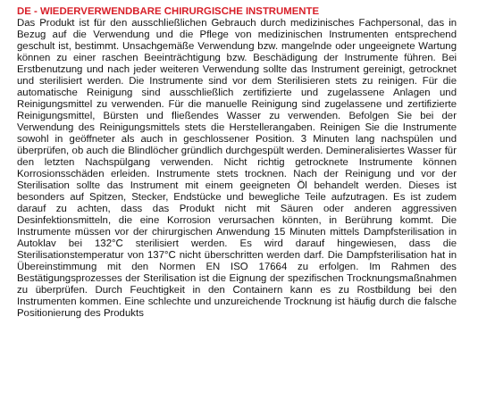DE - WIEDERVERWENDBARE CHIRURGISCHE INSTRUMENTE
Das Produkt ist für den ausschließlichen Gebrauch durch medizinisches Fachpersonal, das in Bezug auf die Verwendung und die Pflege von medizinischen Instrumenten entsprechend geschult ist, bestimmt. Unsachgemäße Verwendung bzw. mangelnde oder ungeeignete Wartung können zu einer raschen Beeinträchtigung bzw. Beschädigung der Instrumente führen. Bei Erstbenutzung und nach jeder weiteren Verwendung sollte das Instrument gereinigt, getrocknet und sterilisiert werden. Die Instrumente sind vor dem Sterilisieren stets zu reinigen. Für die automatische Reinigung sind ausschließlich zertifizierte und zugelassene Anlagen und Reinigungsmittel zu verwenden. Für die manuelle Reinigung sind zugelassene und zertifizierte Reinigungsmittel, Bürsten und fließendes Wasser zu verwenden. Befolgen Sie bei der Verwendung des Reinigungsmittels stets die Herstellerangaben. Reinigen Sie die Instrumente sowohl in geöffneter als auch in geschlossener Position. 3 Minuten lang nachspülen und überprüfen, ob auch die Blindlöcher gründlich durchgespült werden. Demineralisiertes Wasser für den letzten Nachspülgang verwenden. Nicht richtig getrocknete Instrumente können Korrosionsschäden erleiden. Instrumente stets trocknen. Nach der Reinigung und vor der Sterilisation sollte das Instrument mit einem geeigneten Öl behandelt werden. Dieses ist besonders auf Spitzen, Stecker, Endstücke und bewegliche Teile aufzutragen. Es ist zudem darauf zu achten, dass das Produkt nicht mit Säuren oder anderen aggressiven Desinfektionsmitteln, die eine Korrosion verursachen könnten, in Berührung kommt. Die Instrumente müssen vor der chirurgischen Anwendung 15 Minuten mittels Dampfsterilisation in Autoklav bei 132°C sterilisiert werden. Es wird darauf hingewiesen, dass die Sterilisationstemperatur von 137°C nicht überschritten werden darf. Die Dampfsterilisation hat in Übereinstimmung mit den Normen EN ISO 17664 zu erfolgen. Im Rahmen des Bestätigungsprozesses der Sterilisation ist die Eignung der spezifischen Trocknungsmaßnahmen zu überprüfen. Durch Feuchtigkeit in den Containern kann es zu Rostbildung bei den Instrumenten kommen. Eine schlechte und unzureichende Trocknung ist häufig durch die falsche Positionierung des Produkts